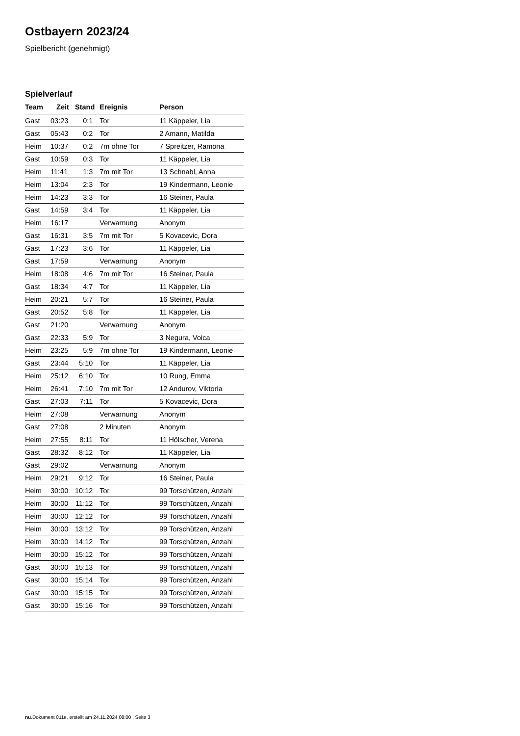Ostbayern 2023/24
Spielbericht (genehmigt)
Spielverlauf
| Team | Zeit | Stand | Ereignis | Person |
| --- | --- | --- | --- | --- |
| Gast | 03:23 | 0:1 | Tor | 11 Käppeler, Lia |
| Gast | 05:43 | 0:2 | Tor | 2 Amann, Matilda |
| Heim | 10:37 | 0:2 | 7m ohne Tor | 7 Spreitzer, Ramona |
| Gast | 10:59 | 0:3 | Tor | 11 Käppeler, Lia |
| Heim | 11:41 | 1:3 | 7m mit Tor | 13 Schnabl, Anna |
| Heim | 13:04 | 2:3 | Tor | 19 Kindermann, Leonie |
| Heim | 14:23 | 3:3 | Tor | 16 Steiner, Paula |
| Gast | 14:59 | 3:4 | Tor | 11 Käppeler, Lia |
| Heim | 16:17 | | Verwarnung | Anonym |
| Gast | 16:31 | 3:5 | 7m mit Tor | 5 Kovacevic, Dora |
| Gast | 17:23 | 3:6 | Tor | 11 Käppeler, Lia |
| Gast | 17:59 | | Verwarnung | Anonym |
| Heim | 18:08 | 4:6 | 7m mit Tor | 16 Steiner, Paula |
| Gast | 18:34 | 4:7 | Tor | 11 Käppeler, Lia |
| Heim | 20:21 | 5:7 | Tor | 16 Steiner, Paula |
| Gast | 20:52 | 5:8 | Tor | 11 Käppeler, Lia |
| Gast | 21:20 | | Verwarnung | Anonym |
| Gast | 22:33 | 5:9 | Tor | 3 Negura, Voica |
| Heim | 23:25 | 5:9 | 7m ohne Tor | 19 Kindermann, Leonie |
| Gast | 23:44 | 5:10 | Tor | 11 Käppeler, Lia |
| Heim | 25:12 | 6:10 | Tor | 10 Rung, Emma |
| Heim | 26:41 | 7:10 | 7m mit Tor | 12 Andurov, Viktoria |
| Gast | 27:03 | 7:11 | Tor | 5 Kovacevic, Dora |
| Heim | 27:08 | | Verwarnung | Anonym |
| Gast | 27:08 | | 2 Minuten | Anonym |
| Heim | 27:55 | 8:11 | Tor | 11 Hölscher, Verena |
| Gast | 28:32 | 8:12 | Tor | 11 Käppeler, Lia |
| Gast | 29:02 | | Verwarnung | Anonym |
| Heim | 29:21 | 9:12 | Tor | 16 Steiner, Paula |
| Heim | 30:00 | 10:12 | Tor | 99 Torschützen, Anzahl |
| Heim | 30:00 | 11:12 | Tor | 99 Torschützen, Anzahl |
| Heim | 30:00 | 12:12 | Tor | 99 Torschützen, Anzahl |
| Heim | 30:00 | 13:12 | Tor | 99 Torschützen, Anzahl |
| Heim | 30:00 | 14:12 | Tor | 99 Torschützen, Anzahl |
| Heim | 30:00 | 15:12 | Tor | 99 Torschützen, Anzahl |
| Gast | 30:00 | 15:13 | Tor | 99 Torschützen, Anzahl |
| Gast | 30:00 | 15:14 | Tor | 99 Torschützen, Anzahl |
| Gast | 30:00 | 15:15 | Tor | 99 Torschützen, Anzahl |
| Gast | 30:00 | 15:16 | Tor | 99 Torschützen, Anzahl |
nu.Dokument 011e, erstellt am 24.11.2024 08:00 | Seite 3